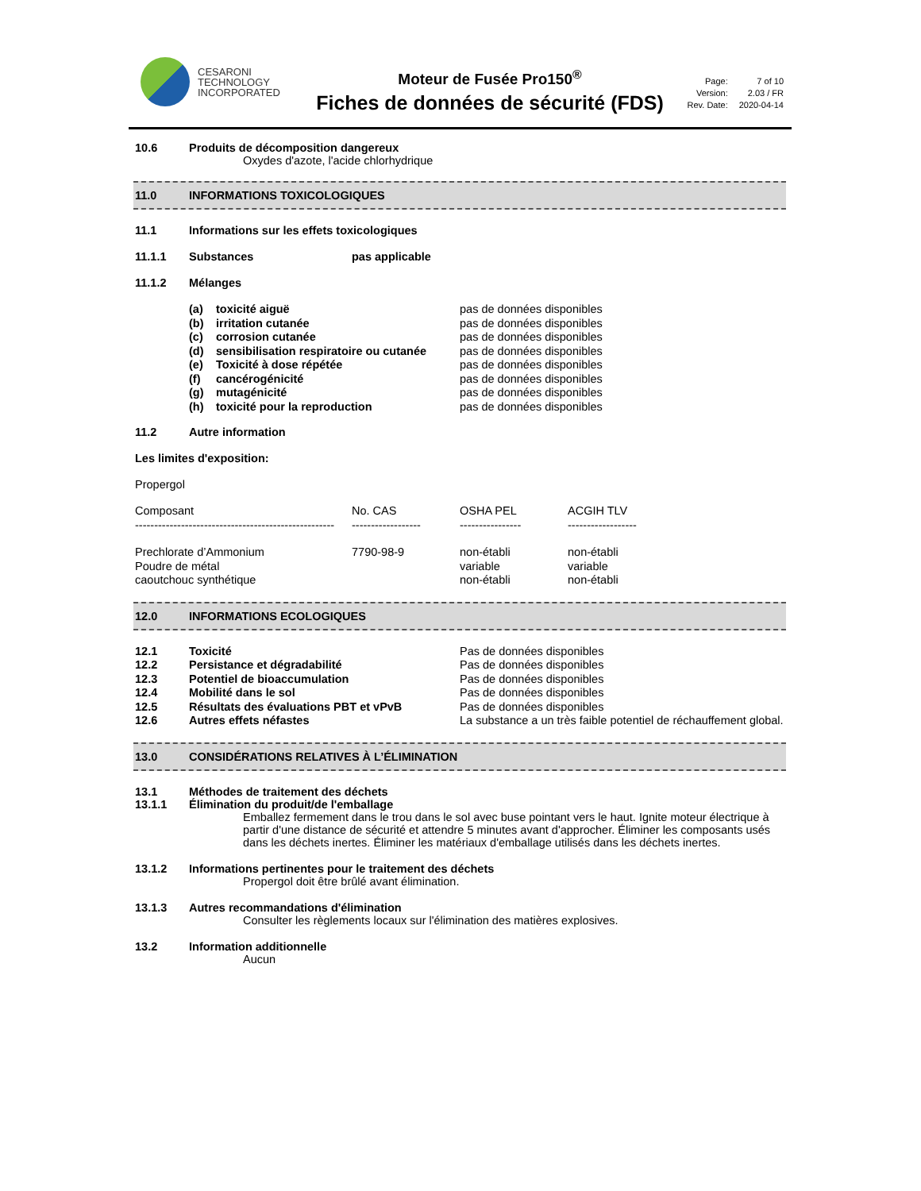CESARONI
TECHNOLOGY
INCORPORATED
Moteur de Fusée Pro150<sup>®</sup>
Fiches de données de sécurité (FDS)
| Page: | 7 of 10 |
| Version: | 2.03 / FR |
| Rev. Date: | 2020-04-14 |
10.6 Produits de décomposition dangereux
Oxydes d'azote, l'acide chlorhydrique
11.0 INFORMATIONS TOXICOLOGIQUES
11.1 Informations sur les effets toxicologiques
11.1.1 Substances pas applicable
11.1.2 Mélanges
| (a) | toxicité aiguë | pas de données disponibles |
| (b) | irritation cutanée | pas de données disponibles |
| (c) | corrosion cutanée | pas de données disponibles |
| (d) | sensibilisation respiratoire ou cutanée | pas de données disponibles |
| (e) | Toxicité à dose répétée | pas de données disponibles |
| (f) | cancérogénicité | pas de données disponibles |
| (g) | mutagénicité | pas de données disponibles |
| (h) | toxicité pour la reproduction | pas de données disponibles |
11.2 Autre information
Les limites d'exposition:
Propergol
| Composant | No. CAS | OSHA PEL | ACGIH TLV |
| ---------------------------------------------------- | ------------------ | ---------------- | ------------------ |
| Prechlorate d’Ammonium | 7790-98-9 | non-établi | non-établi |
| Poudre de métal | | variable | variable |
| caoutchouc synthétique | | non-établi | non-établi |
12.0 INFORMATIONS ECOLOGIQUES
| 12.1 | Toxicité | Pas de données disponibles |
| 12.2 | Persistance et dégradabilité | Pas de données disponibles |
| 12.3 | Potentiel de bioaccumulation | Pas de données disponibles |
| 12.4 | Mobilité dans le sol | Pas de données disponibles |
| 12.5 | Résultats des évaluations PBT et vPvB | Pas de données disponibles |
| 12.6 | Autres effets néfastes | La substance a un très faible potentiel de réchauffement global. |
13.0 CONSIDÉRATIONS RELATIVES À L’ÉLIMINATION
13.1 Méthodes de traitement des déchets
13.1.1 Élimination du produit/de l'emballage
Emballez fermement dans le trou dans le sol avec buse pointant vers le haut. Ignite moteur électrique à partir d'une distance de sécurité et attendre 5 minutes avant d'approcher. Éliminer les composants usés dans les déchets inertes. Éliminer les matériaux d'emballage utilisés dans les déchets inertes.
13.1.2 Informations pertinentes pour le traitement des déchets
Propergol doit être brûlé avant élimination.
13.1.3 Autres recommandations d'élimination
Consulter les règlements locaux sur l'élimination des matières explosives.
13.2 Information additionnelle
Aucun